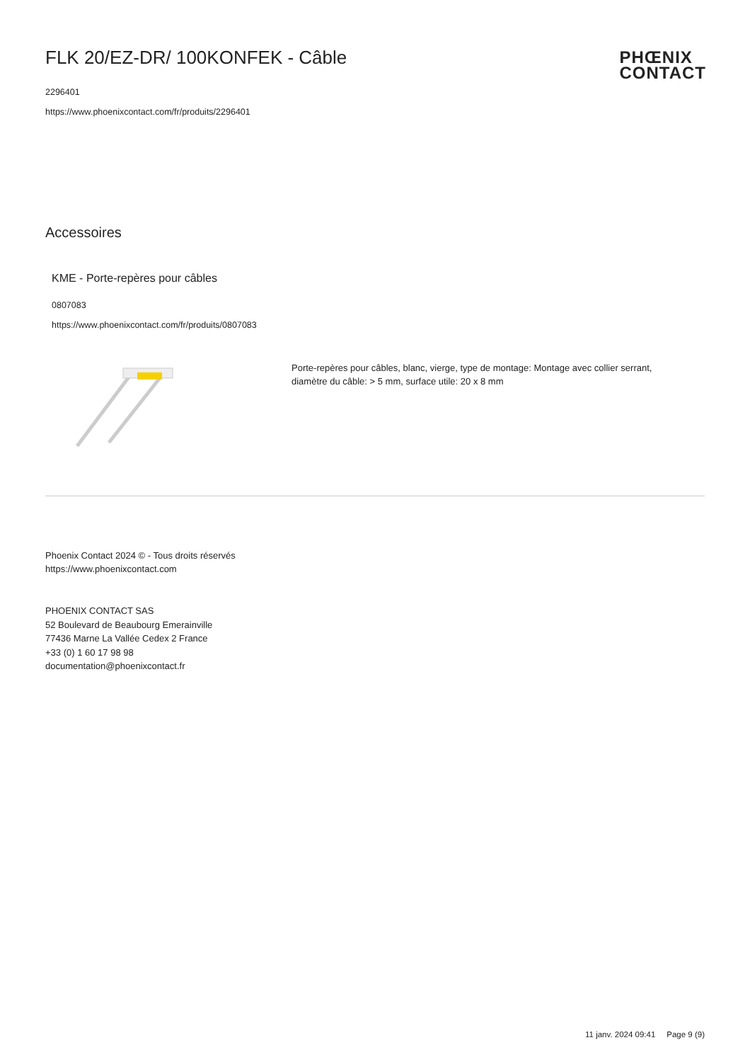PHŒNIX
CONTACT
FLK 20/EZ-DR/ 100KONFEK - Câble
2296401
https://www.phoenixcontact.com/fr/produits/2296401
Accessoires
KME - Porte-repères pour câbles
0807083
https://www.phoenixcontact.com/fr/produits/0807083
Porte-repères pour câbles, blanc, vierge, type de montage: Montage avec collier serrant, diamètre du câble: > 5 mm, surface utile: 20 x 8 mm
Phoenix Contact 2024 © - Tous droits réservés
https://www.phoenixcontact.com
PHOENIX CONTACT SAS
52 Boulevard de Beaubourg Emerainville
77436 Marne La Vallée Cedex 2 France
+33 (0) 1 60 17 98 98
documentation@phoenixcontact.fr
11 janv. 2024 09:41 Page 9 (9)